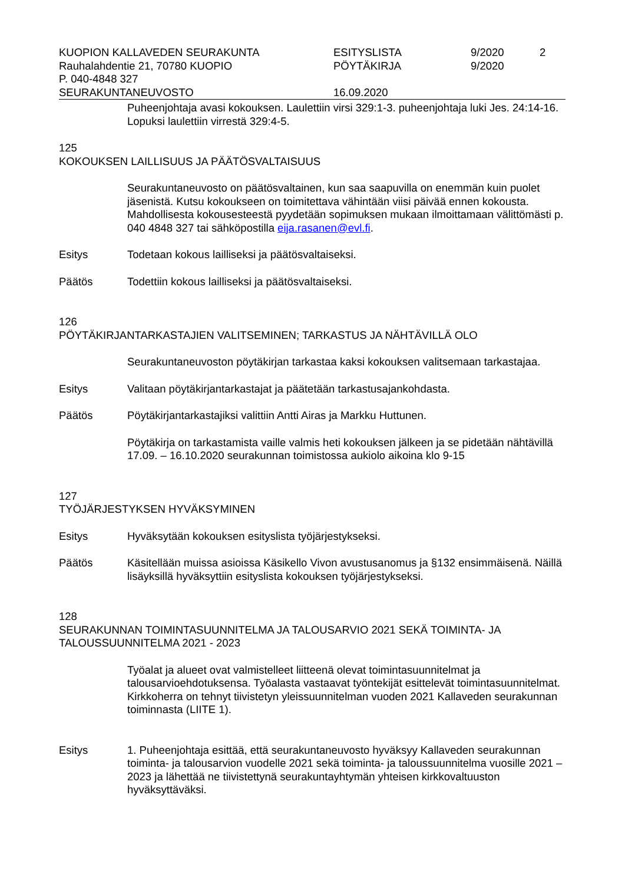| KUOPION KALLAVEDEN SEURAKUNTA | ESITYSLISTA | 9/2020 | 2 |
| Rauhalahdentie 21, 70780 KUOPIO | PÖYTÄKIRJA | 9/2020 | |
| P. 040-4848 327 | | | |
| SEURAKUNTANEUVOSTO | 16.09.2020 | | |
Puheenjohtaja avasi kokouksen. Laulettiin virsi 329:1-3. puheenjohtaja luki Jes. 24:14-16. Lopuksi laulettiin virrestä 329:4-5.
125
KOKOUKSEN LAILLISUUS JA PÄÄTÖSVALTAISUUS
Seurakuntaneuvosto on päätösvaltainen, kun saa saapuvilla on enemmän kuin puolet jäsenistä. Kutsu kokoukseen on toimitettava vähintään viisi päivää ennen kokousta. Mahdollisesta kokousesteestä pyydetään sopimuksen mukaan ilmoittamaan välittömästi p. 040 4848 327 tai sähköpostilla eija.rasanen@evl.fi.
Esitys Todetaan kokous lailliseksi ja päätösvaltaiseksi.
Päätös Todettiin kokous lailliseksi ja päätösvaltaiseksi.
126
PÖYTÄKIRJANTARKASTAJIEN VALITSEMINEN; TARKASTUS JA NÄHTÄVILLÄ OLO
Seurakuntaneuvoston pöytäkirjan tarkastaa kaksi kokouksen valitsemaan tarkastajaa.
Esitys Valitaan pöytäkirjantarkastajat ja päätetään tarkastusajankohdasta.
Päätös Pöytäkirjantarkastajiksi valittiin Antti Airas ja Markku Huttunen.
Pöytäkirja on tarkastamista vaille valmis heti kokouksen jälkeen ja se pidetään nähtävillä 17.09. – 16.10.2020 seurakunnan toimistossa aukiolo aikoina klo 9-15
127
TYÖJÄRJESTYKSEN HYVÄKSYMINEN
Esitys Hyväksytään kokouksen esityslista työjärjestykseksi.
Päätös Käsitellään muissa asioissa Käsikello Vivon avustusanomus ja §132 ensimmäisenä. Näillä lisäyksillä hyväksyttiin esityslista kokouksen työjärjestykseksi.
128
SEURAKUNNAN TOIMINTASUUNNITELMA JA TALOUSARVIO 2021 SEKÄ TOIMINTA- JA TALOUSSUUNNITELMA 2021 - 2023
Työalat ja alueet ovat valmistelleet liitteenä olevat toimintasuunnitelmat ja talousarvioehdotuksensa. Työalasta vastaavat työntekijät esittelevät toimintasuunnitelmat. Kirkkoherra on tehnyt tiivistetyn yleissuunnitelman vuoden 2021 Kallaveden seurakunnan toiminnasta (LIITE 1).
Esitys 1. Puheenjohtaja esittää, että seurakuntaneuvosto hyväksyy Kallaveden seurakunnan toiminta- ja talousarvion vuodelle 2021 sekä toiminta- ja taloussuunnitelma vuosille 2021 – 2023 ja lähettää ne tiivistettynä seurakuntayhtymän yhteisen kirkkovaltuuston hyväksyttäväksi.